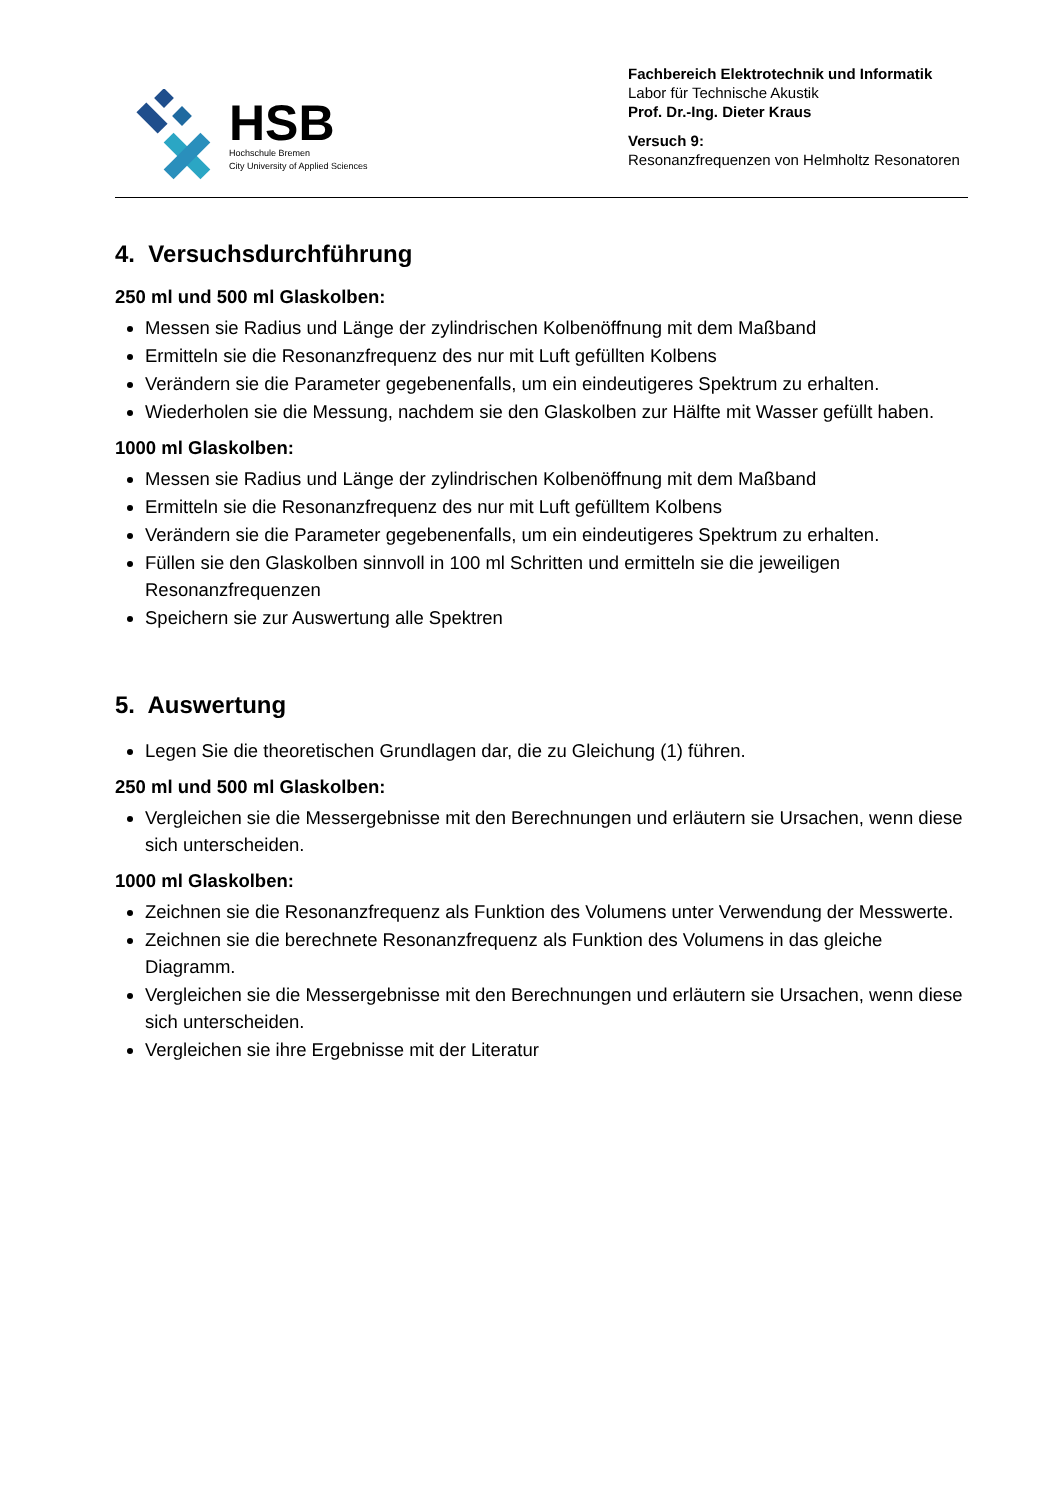HSB
Hochschule Bremen
City University of Applied Sciences
Fachbereich Elektrotechnik und Informatik
Labor für Technische Akustik
Prof. Dr.-Ing. Dieter Kraus
Versuch 9:
Resonanzfrequenzen von Helmholtz Resonatoren
4. Versuchsdurchführung
250 ml und 500 ml Glaskolben:
Messen sie Radius und Länge der zylindrischen Kolbenöffnung mit dem Maßband
Ermitteln sie die Resonanzfrequenz des nur mit Luft gefüllten Kolbens
Verändern sie die Parameter gegebenenfalls, um ein eindeutigeres Spektrum zu erhalten.
Wiederholen sie die Messung, nachdem sie den Glaskolben zur Hälfte mit Wasser gefüllt haben.
1000 ml Glaskolben:
Messen sie Radius und Länge der zylindrischen Kolbenöffnung mit dem Maßband
Ermitteln sie die Resonanzfrequenz des nur mit Luft gefülltem Kolbens
Verändern sie die Parameter gegebenenfalls, um ein eindeutigeres Spektrum zu erhalten.
Füllen sie den Glaskolben sinnvoll in 100 ml Schritten und ermitteln sie die jeweiligen Resonanzfrequenzen
Speichern sie zur Auswertung alle Spektren
5. Auswertung
Legen Sie die theoretischen Grundlagen dar, die zu Gleichung (1) führen.
250 ml und 500 ml Glaskolben:
Vergleichen sie die Messergebnisse mit den Berechnungen und erläutern sie Ursachen, wenn diese sich unterscheiden.
1000 ml Glaskolben:
Zeichnen sie die Resonanzfrequenz als Funktion des Volumens unter Verwendung der Messwerte.
Zeichnen sie die berechnete Resonanzfrequenz als Funktion des Volumens in das gleiche Diagramm.
Vergleichen sie die Messergebnisse mit den Berechnungen und erläutern sie Ursachen, wenn diese sich unterscheiden.
Vergleichen sie ihre Ergebnisse mit der Literatur